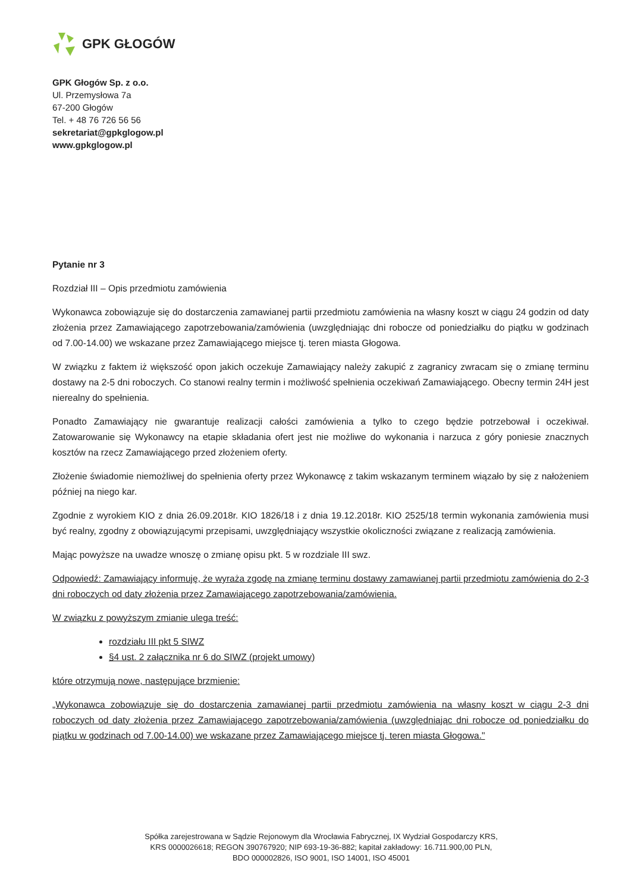GPK GŁOGÓW
GPK Głogów Sp. z o.o.
Ul. Przemysłowa 7a
67-200 Głogów
Tel. + 48 76 726 56 56
sekretariat@gpkglogow.pl
www.gpkglogow.pl
Pytanie nr 3
Rozdział III – Opis przedmiotu zamówienia
Wykonawca zobowiązuje się do dostarczenia zamawianej partii przedmiotu zamówienia na własny koszt w ciągu 24 godzin od daty złożenia przez Zamawiającego zapotrzebowania/zamówienia (uwzględniając dni robocze od poniedziałku do piątku w godzinach od 7.00-14.00) we wskazane przez Zamawiającego miejsce tj. teren miasta Głogowa.
W związku z faktem iż większość opon jakich oczekuje Zamawiający należy zakupić z zagranicy zwracam się o zmianę terminu dostawy na 2-5 dni roboczych. Co stanowi realny termin i możliwość spełnienia oczekiwań Zamawiającego. Obecny termin 24H jest nierealny do spełnienia.
Ponadto Zamawiający nie gwarantuje realizacji całości zamówienia a tylko to czego będzie potrzebował i oczekiwał. Zatowarowanie się Wykonawcy na etapie składania ofert jest nie możliwe do wykonania i narzuca z góry poniesie znacznych kosztów na rzecz Zamawiającego przed złożeniem oferty.
Złożenie świadomie niemożliwej do spełnienia oferty przez Wykonawcę z takim wskazanym terminem wiązało by się z nałożeniem później na niego kar.
Zgodnie z wyrokiem KIO z dnia 26.09.2018r. KIO 1826/18 i z dnia 19.12.2018r. KIO 2525/18 termin wykonania zamówienia musi być realny, zgodny z obowiązującymi przepisami, uwzględniający wszystkie okoliczności związane z realizacją zamówienia.
Mając powyższe na uwadze wnoszę o zmianę opisu pkt. 5 w rozdziale III swz.
Odpowiedź: Zamawiający informuję, że wyraża zgodę na zmianę terminu dostawy zamawianej partii przedmiotu zamówienia do 2-3 dni roboczych od daty złożenia przez Zamawiającego zapotrzebowania/zamówienia.
W związku z powyższym zmianie ulega treść:
rozdziału III pkt 5 SIWZ
§4 ust. 2 załącznika nr 6 do SIWZ (projekt umowy)
które otrzymują nowe, następujące brzmienie:
„Wykonawca zobowiązuje się do dostarczenia zamawianej partii przedmiotu zamówienia na własny koszt w ciągu 2-3 dni roboczych od daty złożenia przez Zamawiającego zapotrzebowania/zamówienia (uwzględniając dni robocze od poniedziałku do piątku w godzinach od 7.00-14.00) we wskazane przez Zamawiającego miejsce tj. teren miasta Głogowa."
Spółka zarejestrowana w Sądzie Rejonowym dla Wrocławia Fabrycznej, IX Wydział Gospodarczy KRS,
KRS 0000026618; REGON 390767920; NIP 693-19-36-882; kapitał zakładowy: 16.711.900,00 PLN,
BDO 000002826, ISO 9001, ISO 14001, ISO 45001